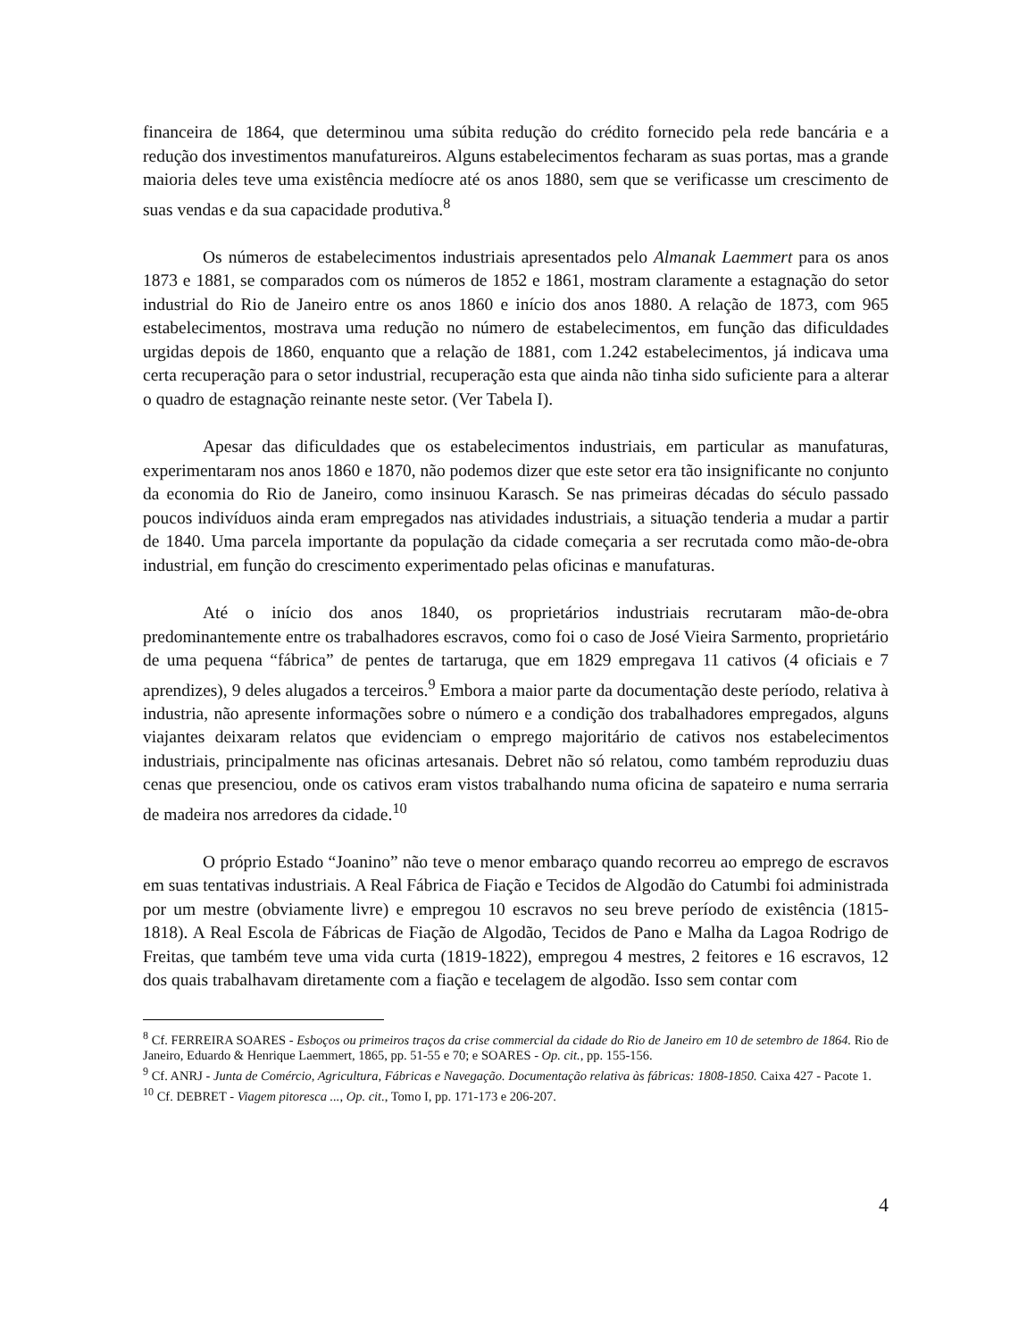financeira de 1864, que determinou uma súbita redução do crédito fornecido pela rede bancária e a redução dos investimentos manufatureiros. Alguns estabelecimentos fecharam as suas portas, mas a grande maioria deles teve uma existência medíocre até os anos 1880, sem que se verificasse um crescimento de suas vendas e da sua capacidade produtiva.<sup>8</sup>
Os números de estabelecimentos industriais apresentados pelo Almanak Laemmert para os anos 1873 e 1881, se comparados com os números de 1852 e 1861, mostram claramente a estagnação do setor industrial do Rio de Janeiro entre os anos 1860 e início dos anos 1880. A relação de 1873, com 965 estabelecimentos, mostrava uma redução no número de estabelecimentos, em função das dificuldades urgidas depois de 1860, enquanto que a relação de 1881, com 1.242 estabelecimentos, já indicava uma certa recuperação para o setor industrial, recuperação esta que ainda não tinha sido suficiente para a alterar o quadro de estagnação reinante neste setor. (Ver Tabela I).
Apesar das dificuldades que os estabelecimentos industriais, em particular as manufaturas, experimentaram nos anos 1860 e 1870, não podemos dizer que este setor era tão insignificante no conjunto da economia do Rio de Janeiro, como insinuou Karasch. Se nas primeiras décadas do século passado poucos indivíduos ainda eram empregados nas atividades industriais, a situação tenderia a mudar a partir de 1840. Uma parcela importante da população da cidade começaria a ser recrutada como mão-de-obra industrial, em função do crescimento experimentado pelas oficinas e manufaturas.
Até o início dos anos 1840, os proprietários industriais recrutaram mão-de-obra predominantemente entre os trabalhadores escravos, como foi o caso de José Vieira Sarmento, proprietário de uma pequena “fábrica” de pentes de tartaruga, que em 1829 empregava 11 cativos (4 oficiais e 7 aprendizes), 9 deles alugados a terceiros.<sup>9</sup> Embora a maior parte da documentação deste período, relativa à industria, não apresente informações sobre o número e a condição dos trabalhadores empregados, alguns viajantes deixaram relatos que evidenciam o emprego majoritário de cativos nos estabelecimentos industriais, principalmente nas oficinas artesanais. Debret não só relatou, como também reproduziu duas cenas que presenciou, onde os cativos eram vistos trabalhando numa oficina de sapateiro e numa serraria de madeira nos arredores da cidade.<sup>10</sup>
O próprio Estado “Joanino” não teve o menor embaraço quando recorreu ao emprego de escravos em suas tentativas industriais. A Real Fábrica de Fiação e Tecidos de Algodão do Catumbi foi administrada por um mestre (obviamente livre) e empregou 10 escravos no seu breve período de existência (1815-1818). A Real Escola de Fábricas de Fiação de Algodão, Tecidos de Pano e Malha da Lagoa Rodrigo de Freitas, que também teve uma vida curta (1819-1822), empregou 4 mestres, 2 feitores e 16 escravos, 12 dos quais trabalhavam diretamente com a fiação e tecelagem de algodão. Isso sem contar com
<sup>8</sup> Cf. FERREIRA SOARES - Esboços ou primeiros traços da crise commercial da cidade do Rio de Janeiro em 10 de setembro de 1864. Rio de Janeiro, Eduardo & Henrique Laemmert, 1865, pp. 51-55 e 70; e SOARES - Op. cit., pp. 155-156.
<sup>9</sup> Cf. ANRJ - Junta de Comércio, Agricultura, Fábricas e Navegação. Documentação relativa às fábricas: 1808-1850. Caixa 427 - Pacote 1.
<sup>10</sup> Cf. DEBRET - Viagem pitoresca ..., Op. cit., Tomo I, pp. 171-173 e 206-207.
4